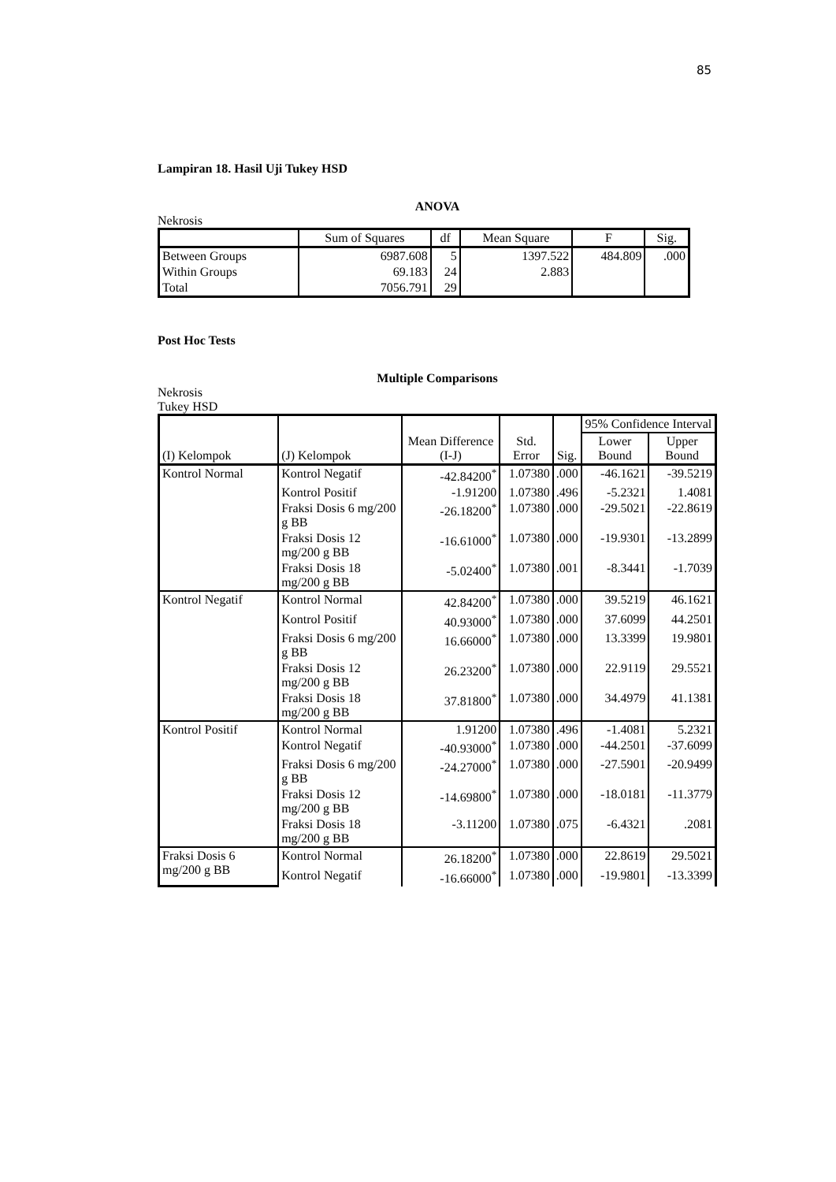85
Lampiran 18. Hasil Uji Tukey HSD
ANOVA
Nekrosis
| | Sum of Squares | df | Mean Square | F | Sig. |
| --- | --- | --- | --- | --- | --- |
| Between Groups | 6987.608 | 5 | 1397.522 | 484.809 | .000 |
| Within Groups | 69.183 | 24 | 2.883 | | |
| Total | 7056.791 | 29 | | | |
Post Hoc Tests
Multiple Comparisons
Nekrosis
Tukey HSD
| (I) Kelompok | (J) Kelompok | Mean Difference (I-J) | Std. Error | Sig. | 95% Confidence Interval | |
| --- | --- | --- | --- | --- | --- | --- |
| | | | | | Lower Bound | Upper Bound |
| Kontrol Normal | Kontrol Negatif | -42.84200<sup>*</sup> | 1.07380 | .000 | -46.1621 | -39.5219 |
| | Kontrol Positif | -1.91200 | 1.07380 | .496 | -5.2321 | 1.4081 |
| | Fraksi Dosis 6 mg/200 g BB | -26.18200<sup>*</sup> | 1.07380 | .000 | -29.5021 | -22.8619 |
| | Fraksi Dosis 12 mg/200 g BB | -16.61000<sup>*</sup> | 1.07380 | .000 | -19.9301 | -13.2899 |
| | Fraksi Dosis 18 mg/200 g BB | -5.02400<sup>*</sup> | 1.07380 | .001 | -8.3441 | -1.7039 |
| Kontrol Negatif | Kontrol Normal | 42.84200<sup>*</sup> | 1.07380 | .000 | 39.5219 | 46.1621 |
| | Kontrol Positif | 40.93000<sup>*</sup> | 1.07380 | .000 | 37.6099 | 44.2501 |
| | Fraksi Dosis 6 mg/200 g BB | 16.66000<sup>*</sup> | 1.07380 | .000 | 13.3399 | 19.9801 |
| | Fraksi Dosis 12 mg/200 g BB | 26.23200<sup>*</sup> | 1.07380 | .000 | 22.9119 | 29.5521 |
| | Fraksi Dosis 18 mg/200 g BB | 37.81800<sup>*</sup> | 1.07380 | .000 | 34.4979 | 41.1381 |
| Kontrol Positif | Kontrol Normal | 1.91200 | 1.07380 | .496 | -1.4081 | 5.2321 |
| | Kontrol Negatif | -40.93000<sup>*</sup> | 1.07380 | .000 | -44.2501 | -37.6099 |
| | Fraksi Dosis 6 mg/200 g BB | -24.27000<sup>*</sup> | 1.07380 | .000 | -27.5901 | -20.9499 |
| | Fraksi Dosis 12 mg/200 g BB | -14.69800<sup>*</sup> | 1.07380 | .000 | -18.0181 | -11.3779 |
| | Fraksi Dosis 18 mg/200 g BB | -3.11200 | 1.07380 | .075 | -6.4321 | .2081 |
| Fraksi Dosis 6 mg/200 g BB | Kontrol Normal | 26.18200<sup>*</sup> | 1.07380 | .000 | 22.8619 | 29.5021 |
| | Kontrol Negatif | -16.66000<sup>*</sup> | 1.07380 | .000 | -19.9801 | -13.3399 |